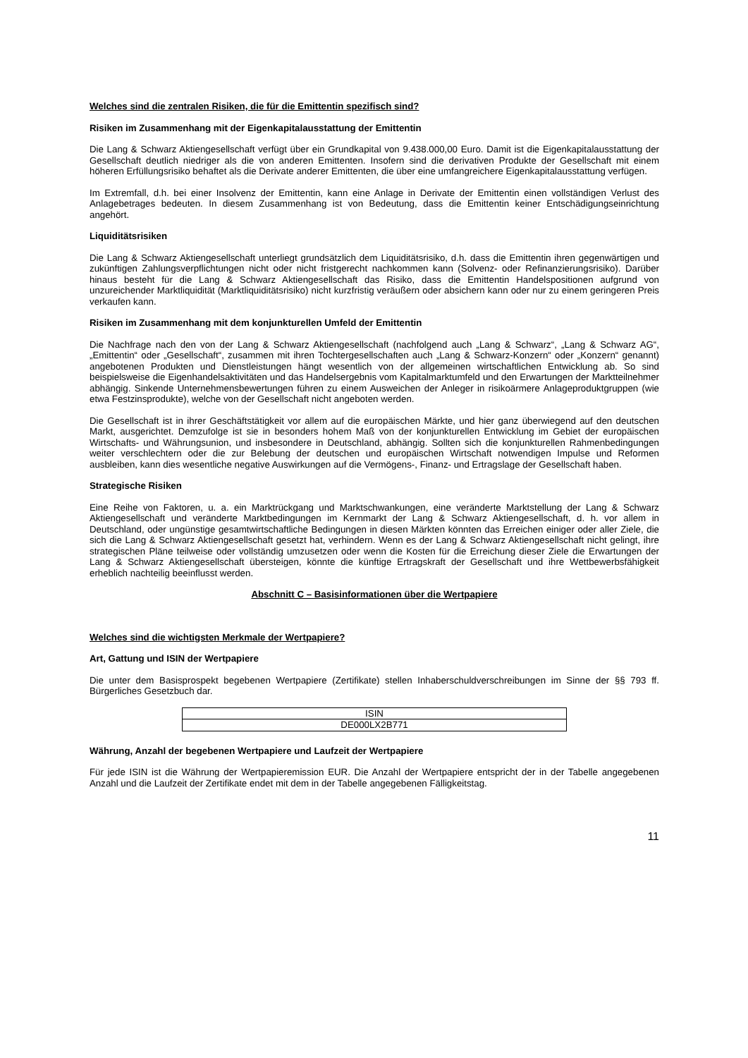Welches sind die zentralen Risiken, die für die Emittentin spezifisch sind?
Risiken im Zusammenhang mit der Eigenkapitalausstattung der Emittentin
Die Lang & Schwarz Aktiengesellschaft verfügt über ein Grundkapital von 9.438.000,00 Euro. Damit ist die Eigenkapitalausstattung der Gesellschaft deutlich niedriger als die von anderen Emittenten. Insofern sind die derivativen Produkte der Gesellschaft mit einem höheren Erfüllungsrisiko behaftet als die Derivate anderer Emittenten, die über eine umfangreichere Eigenkapitalausstattung verfügen.
Im Extremfall, d.h. bei einer Insolvenz der Emittentin, kann eine Anlage in Derivate der Emittentin einen vollständigen Verlust des Anlagebetrages bedeuten. In diesem Zusammenhang ist von Bedeutung, dass die Emittentin keiner Entschädigungseinrichtung angehört.
Liquiditätsrisiken
Die Lang & Schwarz Aktiengesellschaft unterliegt grundsätzlich dem Liquiditätsrisiko, d.h. dass die Emittentin ihren gegenwärtigen und zukünftigen Zahlungsverpflichtungen nicht oder nicht fristgerecht nachkommen kann (Solvenz- oder Refinanzierungsrisiko). Darüber hinaus besteht für die Lang & Schwarz Aktiengesellschaft das Risiko, dass die Emittentin Handelspositionen aufgrund von unzureichender Marktliquidität (Marktliquiditätsrisiko) nicht kurzfristig veräußern oder absichern kann oder nur zu einem geringeren Preis verkaufen kann.
Risiken im Zusammenhang mit dem konjunkturellen Umfeld der Emittentin
Die Nachfrage nach den von der Lang & Schwarz Aktiengesellschaft (nachfolgend auch „Lang & Schwarz“, „Lang & Schwarz AG“, „Emittentin“ oder „Gesellschaft“, zusammen mit ihren Tochtergesellschaften auch „Lang & Schwarz-Konzern“ oder „Konzern“ genannt) angebotenen Produkten und Dienstleistungen hängt wesentlich von der allgemeinen wirtschaftlichen Entwicklung ab. So sind beispielsweise die Eigenhandelsaktivitäten und das Handelsergebnis vom Kapitalmarktumfeld und den Erwartungen der Marktteilnehmer abhängig. Sinkende Unternehmensbewertungen führen zu einem Ausweichen der Anleger in risikoärmere Anlageproduktgruppen (wie etwa Festzinsprodukte), welche von der Gesellschaft nicht angeboten werden.
Die Gesellschaft ist in ihrer Geschäftstätigkeit vor allem auf die europäischen Märkte, und hier ganz überwiegend auf den deutschen Markt, ausgerichtet. Demzufolge ist sie in besonders hohem Maß von der konjunkturellen Entwicklung im Gebiet der europäischen Wirtschafts- und Währungsunion, und insbesondere in Deutschland, abhängig. Sollten sich die konjunkturellen Rahmenbedingungen weiter verschlechtern oder die zur Belebung der deutschen und europäischen Wirtschaft notwendigen Impulse und Reformen ausbleiben, kann dies wesentliche negative Auswirkungen auf die Vermögens-, Finanz- und Ertragslage der Gesellschaft haben.
Strategische Risiken
Eine Reihe von Faktoren, u. a. ein Marktrückgang und Marktschwankungen, eine veränderte Marktstellung der Lang & Schwarz Aktiengesellschaft und veränderte Marktbedingungen im Kernmarkt der Lang & Schwarz Aktiengesellschaft, d. h. vor allem in Deutschland, oder ungünstige gesamtwirtschaftliche Bedingungen in diesen Märkten könnten das Erreichen einiger oder aller Ziele, die sich die Lang & Schwarz Aktiengesellschaft gesetzt hat, verhindern. Wenn es der Lang & Schwarz Aktiengesellschaft nicht gelingt, ihre strategischen Pläne teilweise oder vollständig umzusetzen oder wenn die Kosten für die Erreichung dieser Ziele die Erwartungen der Lang & Schwarz Aktiengesellschaft übersteigen, könnte die künftige Ertragskraft der Gesellschaft und ihre Wettbewerbsfähigkeit erheblich nachteilig beeinflusst werden.
Abschnitt C – Basisinformationen über die Wertpapiere
Welches sind die wichtigsten Merkmale der Wertpapiere?
Art, Gattung und ISIN der Wertpapiere
Die unter dem Basisprospekt begebenen Wertpapiere (Zertifikate) stellen Inhaberschuldverschreibungen im Sinne der §§ 793 ff. Bürgerliches Gesetzbuch dar.
| ISIN |
| --- |
| DE000LX2B771 |
Währung, Anzahl der begebenen Wertpapiere und Laufzeit der Wertpapiere
Für jede ISIN ist die Währung der Wertpapieremission EUR. Die Anzahl der Wertpapiere entspricht der in der Tabelle angegebenen Anzahl und die Laufzeit der Zertifikate endet mit dem in der Tabelle angegebenen Fälligkeitstag.
11